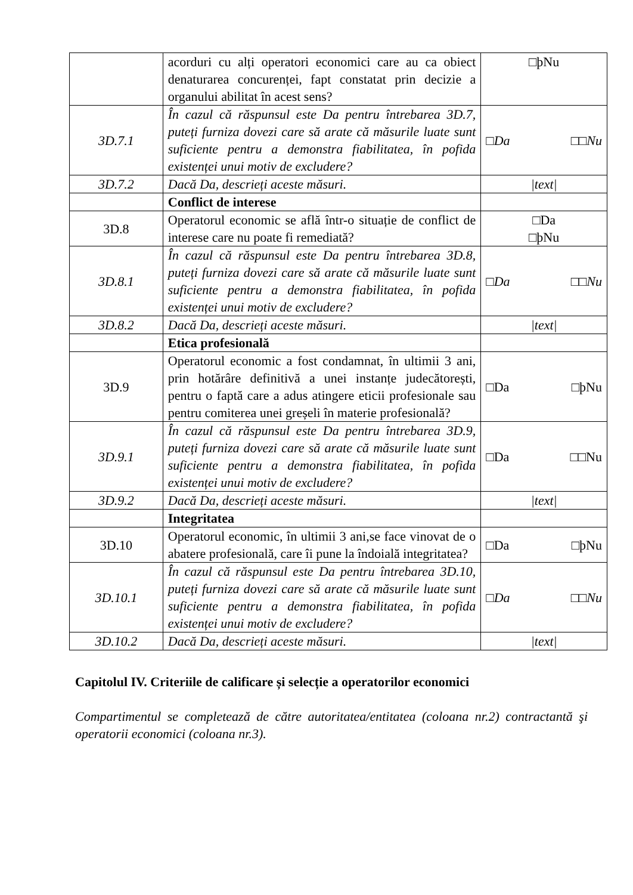| | acorduri cu alți operatori economici care au ca obiect denaturarea concurenței, fapt constatat prin decizie a organului abilitat în acest sens? | □þNu |
| 3D.7.1 | În cazul că răspunsul este Da pentru întrebarea 3D.7, puteți furniza dovezi care să arate că măsurile luate sunt suficiente pentru a demonstra fiabilitatea, în pofida existenței unui motiv de excludere? | □Da □□Nu |
| 3D.7.2 | Dacă Da, descrieți aceste măsuri. | /text/ |
| | Conflict de interese | |
| 3D.8 | Operatorul economic se află într-o situație de conflict de interese care nu poate fi remediată? | □Da □þNu |
| 3D.8.1 | În cazul că răspunsul este Da pentru întrebarea 3D.8, puteți furniza dovezi care să arate că măsurile luate sunt suficiente pentru a demonstra fiabilitatea, în pofida existenței unui motiv de excludere? | □Da □□Nu |
| 3D.8.2 | Dacă Da, descrieți aceste măsuri. | /text/ |
| | Etica profesională | |
| 3D.9 | Operatorul economic a fost condamnat, în ultimii 3 ani, prin hotărâre definitivă a unei instanțe judecătorești, pentru o faptă care a adus atingere eticii profesionale sau pentru comiterea unei greșeli în materie profesională? | □Da □þNu |
| 3D.9.1 | În cazul că răspunsul este Da pentru întrebarea 3D.9, puteți furniza dovezi care să arate că măsurile luate sunt suficiente pentru a demonstra fiabilitatea, în pofida existenței unui motiv de excludere? | □Da □□Nu |
| 3D.9.2 | Dacă Da, descrieți aceste măsuri. | /text/ |
| | Integritatea | |
| 3D.10 | Operatorul economic, în ultimii 3 ani,se face vinovat de o abatere profesională, care îi pune la îndoială integritatea? | □Da □þNu |
| 3D.10.1 | În cazul că răspunsul este Da pentru întrebarea 3D.10, puteți furniza dovezi care să arate că măsurile luate sunt suficiente pentru a demonstra fiabilitatea, în pofida existenței unui motiv de excludere? | □Da □□Nu |
| 3D.10.2 | Dacă Da, descrieți aceste măsuri. | /text/ |
Capitolul IV. Criteriile de calificare și selecție a operatorilor economici
Compartimentul se completează de către autoritatea/entitatea (coloana nr.2) contractantă şi operatorii economici (coloana nr.3).